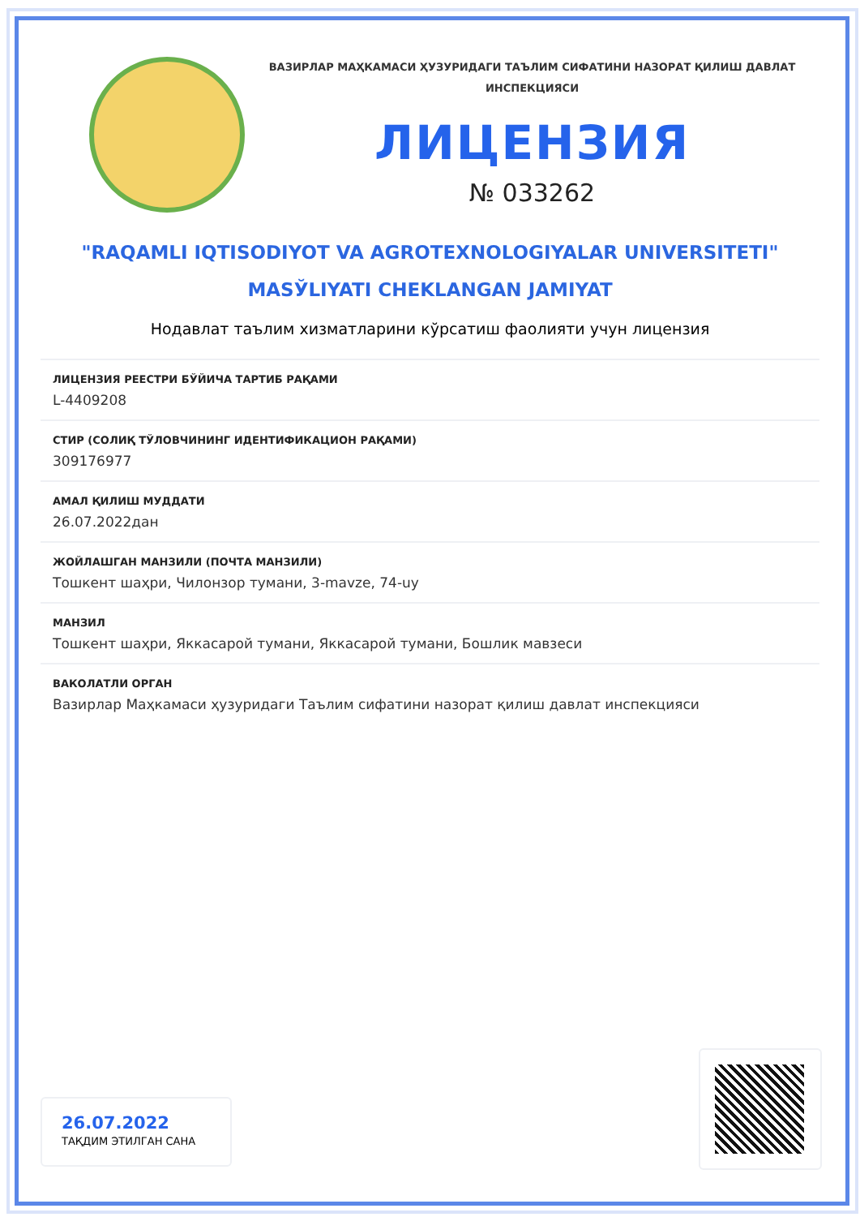ВАЗИРЛАР МАҲКАМАСИ ҲУЗУРИДАГИ ТАЪЛИМ СИФАТИНИ НАЗОРАТ ҚИЛИШ ДАВЛАТ
ИНСПЕКЦИЯСИ
ЛИЦЕНЗИЯ
№ 033262
"RAQAMLI IQTISODIYOT VA AGROTEXNOLOGIYALAR UNIVERSITETI"
MASЎLIYATI CHEKLANGAN JAMIYAT
Нодавлат таълим хизматларини кўрсатиш фаолияти учун лицензия
ЛИЦЕНЗИЯ РЕЕСТРИ БЎЙИЧА ТАРТИБ РАҚАМИ
L-4409208
СТИР (СОЛИҚ ТЎЛОВЧИНИНГ ИДЕНТИФИКАЦИОН РАҚАМИ)
309176977
АМАЛ ҚИЛИШ МУДДАТИ
26.07.2022дан
ЖОЙЛАШГАН МАНЗИЛИ (ПОЧТА МАНЗИЛИ)
Тошкент шаҳри, Чилонзор тумани, 3-mavze, 74-uy
МАНЗИЛ
Тошкент шаҳри, Яккасарой тумани, Яккасарой тумани, Бошлик мавзеси
ВАКОЛАТЛИ ОРГАН
Вазирлар Маҳкамаси ҳузуридаги Таълим сифатини назорат қилиш давлат инспекцияси
26.07.2022
ТАҚДИМ ЭТИЛГАН САНА